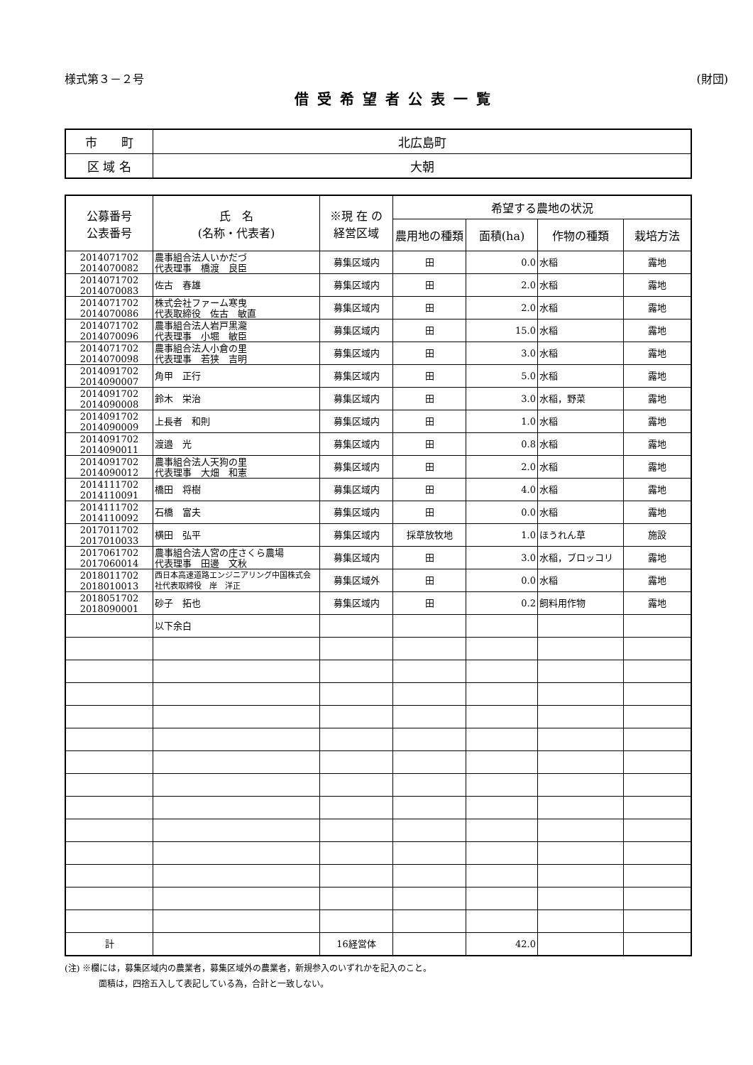様式第３－２号 (財団)
借受希望者公表一覧
| 市 町 | 北広島町 |
| 区 域 名 | 大朝 |
| 公募番号 公表番号 | 氏 名 (名称・代表者) | ※現 在 の 経営区域 | 希望する農地の状況 | | | |
| --- | --- | --- | --- | --- | --- | --- |
| | | | 農用地の種類 | 面積(ha) | 作物の種類 | 栽培方法 |
| 2014071702 2014070082 | 農事組合法人いかだづ 代表理事 橋渡 良臣 | 募集区域内 | 田 | 0.0 | 水稲 | 露地 |
| 2014071702 2014070083 | 佐古 春雄 | 募集区域内 | 田 | 2.0 | 水稲 | 露地 |
| 2014071702 2014070086 | 株式会社ファーム寒曳 代表取締役 佐古 敏直 | 募集区域内 | 田 | 2.0 | 水稲 | 露地 |
| 2014071702 2014070096 | 農事組合法人岩戸黒瀧 代表理事 小堀 敏臣 | 募集区域内 | 田 | 15.0 | 水稲 | 露地 |
| 2014071702 2014070098 | 農事組合法人小倉の里 代表理事 若狭 吉明 | 募集区域内 | 田 | 3.0 | 水稲 | 露地 |
| 2014091702 2014090007 | 角甲 正行 | 募集区域内 | 田 | 5.0 | 水稲 | 露地 |
| 2014091702 2014090008 | 鈴木 栄治 | 募集区域内 | 田 | 3.0 | 水稲，野菜 | 露地 |
| 2014091702 2014090009 | 上長者 和則 | 募集区域内 | 田 | 1.0 | 水稲 | 露地 |
| 2014091702 2014090011 | 渡邉 光 | 募集区域内 | 田 | 0.8 | 水稲 | 露地 |
| 2014091702 2014090012 | 農事組合法人天狗の里 代表理事 大畑 和憲 | 募集区域内 | 田 | 2.0 | 水稲 | 露地 |
| 2014111702 2014110091 | 橋田 将樹 | 募集区域内 | 田 | 4.0 | 水稲 | 露地 |
| 2014111702 2014110092 | 石橋 富夫 | 募集区域内 | 田 | 0.0 | 水稲 | 露地 |
| 2017011702 2017010033 | 横田 弘平 | 募集区域内 | 採草放牧地 | 1.0 | ほうれん草 | 施設 |
| 2017061702 2017060014 | 農事組合法人宮の庄さくら農場 代表理事 田邊 文秋 | 募集区域内 | 田 | 3.0 | 水稲，ブロッコリ | 露地 |
| 2018011702 2018010013 | 西日本高速道路エンジニアリング中国株式会社代表取締役 岸 洋正 | 募集区域外 | 田 | 0.0 | 水稲 | 露地 |
| 2018051702 2018090001 | 砂子 拓也 | 募集区域内 | 田 | 0.2 | 飼料用作物 | 露地 |
| | 以下余白 | | | | | |
| 計 | | 16経営体 | | 42.0 | | |
(注) ※欄には，募集区域内の農業者，募集区域外の農業者，新規参入のいずれかを記入のこと。
　　　　面積は，四捨五入して表記している為，合計と一致しない。